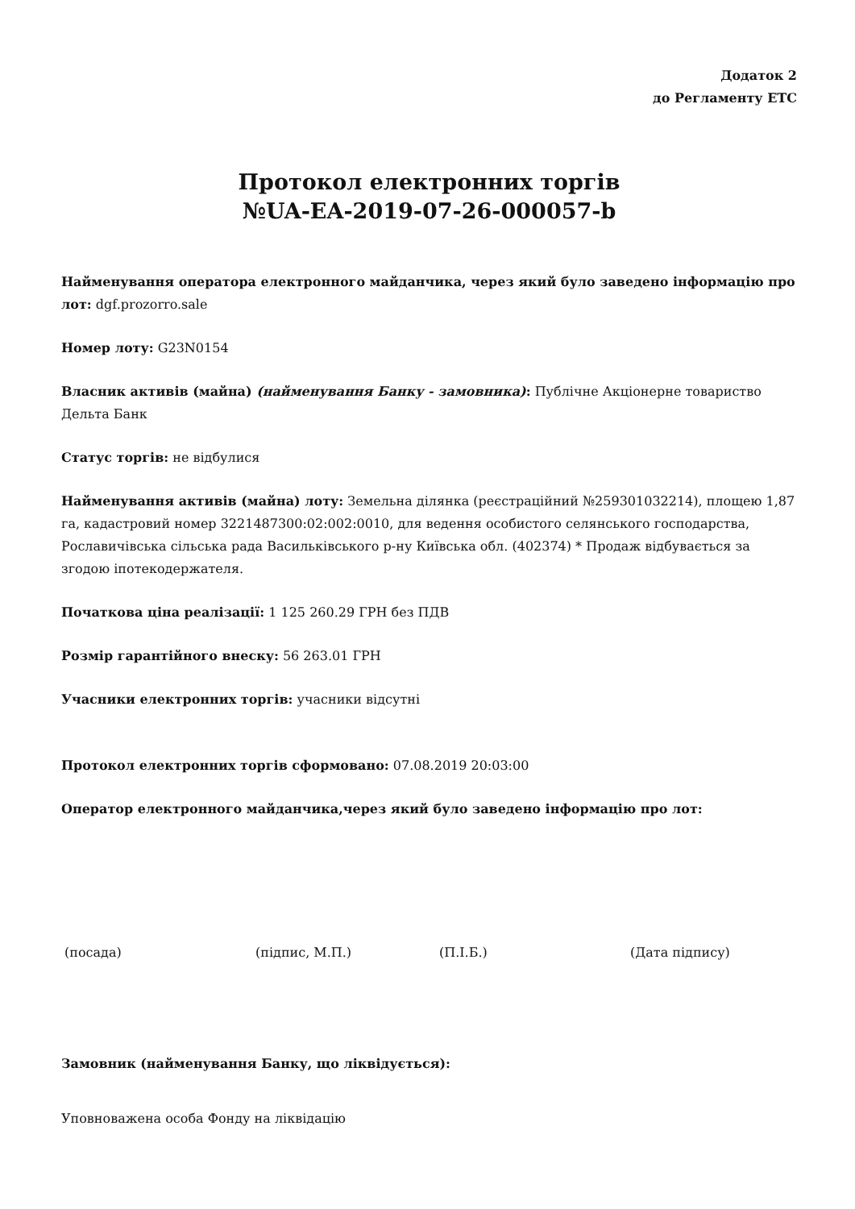Додаток 2
до Регламенту ЕТС
Протокол електронних торгів
№UA-EA-2019-07-26-000057-b
Найменування оператора електронного майданчика, через який було заведено інформацію про лот: dgf.prozorro.sale
Номер лоту: G23N0154
Власник активів (майна) (найменування Банку - замовника): Публічне Акціонерне товариство Дельта Банк
Статус торгів: не відбулися
Найменування активів (майна) лоту: Земельна ділянка (реєстраційний №259301032214), площею 1,87 га, кадастровий номер 3221487300:02:002:0010, для ведення особистого селянського господарства, Рославичівська сільська рада Васильківського р-ну Київська обл. (402374) * Продаж відбувається за згодою іпотекодержателя.
Початкова ціна реалізації: 1 125 260.29 ГРН без ПДВ
Розмір гарантійного внеску: 56 263.01 ГРН
Учасники електронних торгів: учасники відсутні
Протокол електронних торгів сформовано: 07.08.2019 20:03:00
Оператор електронного майданчика,через який було заведено інформацію про лот:
(посада) (підпис, М.П.) (П.І.Б.) (Дата підпису)
Замовник (найменування Банку, що ліквідується):
Уповноважена особа Фонду на ліквідацію